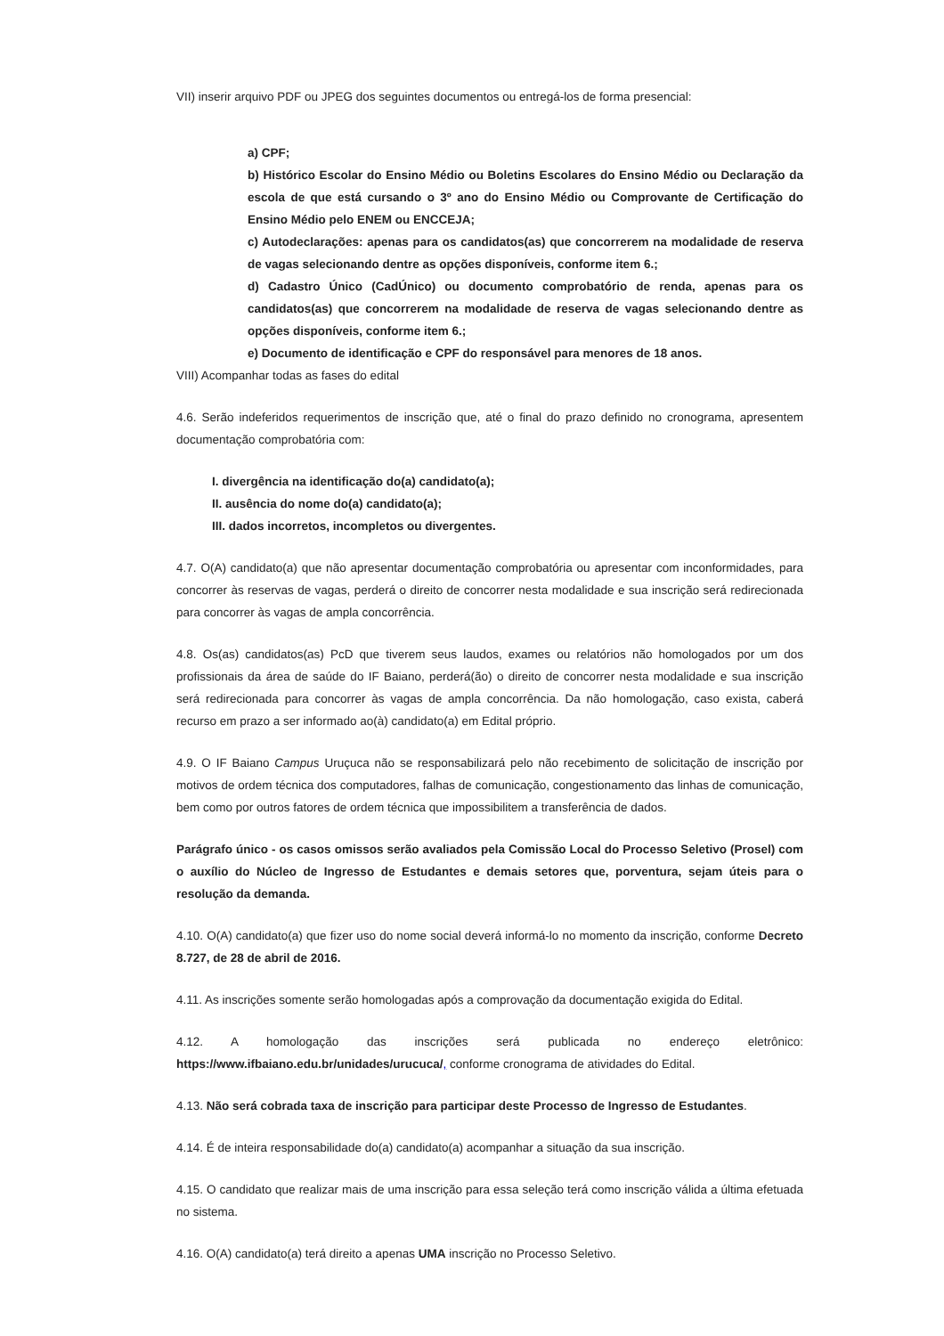VII) inserir arquivo PDF ou JPEG dos seguintes documentos ou entregá-los de forma presencial:
a) CPF;
b) Histórico Escolar do Ensino Médio ou Boletins Escolares do Ensino Médio ou Declaração da escola de que está cursando o 3º ano do Ensino Médio ou Comprovante de Certificação do Ensino Médio pelo ENEM ou ENCCEJA;
c) Autodeclarações: apenas para os candidatos(as) que concorrerem na modalidade de reserva de vagas selecionando dentre as opções disponíveis, conforme item 6.;
d) Cadastro Único (CadÚnico) ou documento comprobatório de renda, apenas para os candidatos(as) que concorrerem na modalidade de reserva de vagas selecionando dentre as opções disponíveis, conforme item 6.;
e) Documento de identificação e CPF do responsável para menores de 18 anos.
VIII) Acompanhar todas as fases do edital
4.6. Serão indeferidos requerimentos de inscrição que, até o final do prazo definido no cronograma, apresentem documentação comprobatória com:
I. divergência na identificação do(a) candidato(a);
II. ausência do nome do(a) candidato(a);
III. dados incorretos, incompletos ou divergentes.
4.7. O(A) candidato(a) que não apresentar documentação comprobatória ou apresentar com inconformidades, para concorrer às reservas de vagas, perderá o direito de concorrer nesta modalidade e sua inscrição será redirecionada para concorrer às vagas de ampla concorrência.
4.8. Os(as) candidatos(as) PcD que tiverem seus laudos, exames ou relatórios não homologados por um dos profissionais da área de saúde do IF Baiano, perderá(ão) o direito de concorrer nesta modalidade e sua inscrição será redirecionada para concorrer às vagas de ampla concorrência. Da não homologação, caso exista, caberá recurso em prazo a ser informado ao(à) candidato(a) em Edital próprio.
4.9. O IF Baiano Campus Uruçuca não se responsabilizará pelo não recebimento de solicitação de inscrição por motivos de ordem técnica dos computadores, falhas de comunicação, congestionamento das linhas de comunicação, bem como por outros fatores de ordem técnica que impossibilitem a transferência de dados.
Parágrafo único - os casos omissos serão avaliados pela Comissão Local do Processo Seletivo (Prosel) com o auxílio do Núcleo de Ingresso de Estudantes e demais setores que, porventura, sejam úteis para o resolução da demanda.
4.10. O(A) candidato(a) que fizer uso do nome social deverá informá-lo no momento da inscrição, conforme Decreto 8.727, de 28 de abril de 2016.
4.11. As inscrições somente serão homologadas após a comprovação da documentação exigida do Edital.
4.12. A homologação das inscrições será publicada no endereço eletrônico: https://www.ifbaiano.edu.br/unidades/urucuca/, conforme cronograma de atividades do Edital.
4.13. Não será cobrada taxa de inscrição para participar deste Processo de Ingresso de Estudantes.
4.14. É de inteira responsabilidade do(a) candidato(a) acompanhar a situação da sua inscrição.
4.15. O candidato que realizar mais de uma inscrição para essa seleção terá como inscrição válida a última efetuada no sistema.
4.16. O(A) candidato(a) terá direito a apenas UMA inscrição no Processo Seletivo.